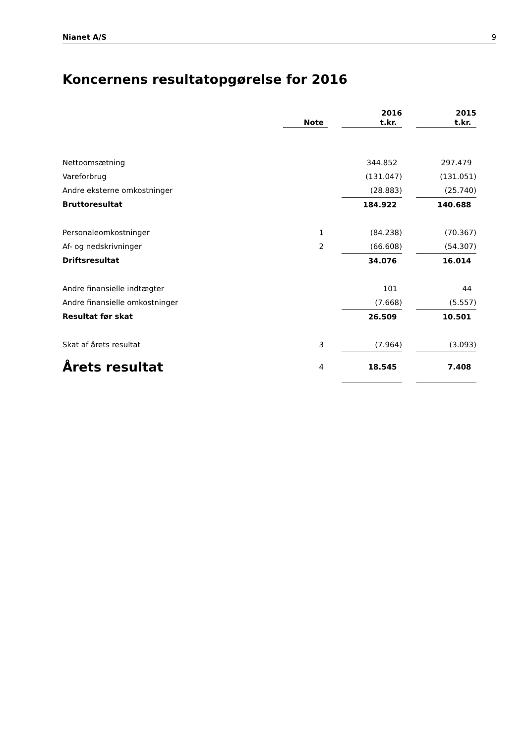Nianet A/S 9
Koncernens resultatopgørelse for 2016
| | Note | | 2016 t.kr. | | 2015 t.kr. | |
| Nettoomsætning | | | 344.852 | | 297.479 | |
| Vareforbrug | | | (131.047) | | (131.051) | |
| Andre eksterne omkostninger | | | (28.883) | | (25.740) | |
| Bruttoresultat | | | 184.922 | | 140.688 | |
| Personaleomkostninger | 1 | | (84.238) | | (70.367) | |
| Af- og nedskrivninger | 2 | | (66.608) | | (54.307) | |
| Driftsresultat | | | 34.076 | | 16.014 | |
| Andre finansielle indtægter | | | 101 | | 44 | |
| Andre finansielle omkostninger | | | (7.668) | | (5.557) | |
| Resultat før skat | | | 26.509 | | 10.501 | |
| Skat af årets resultat | 3 | | (7.964) | | (3.093) | |
| Årets resultat | 4 | | 18.545 | | 7.408 | |